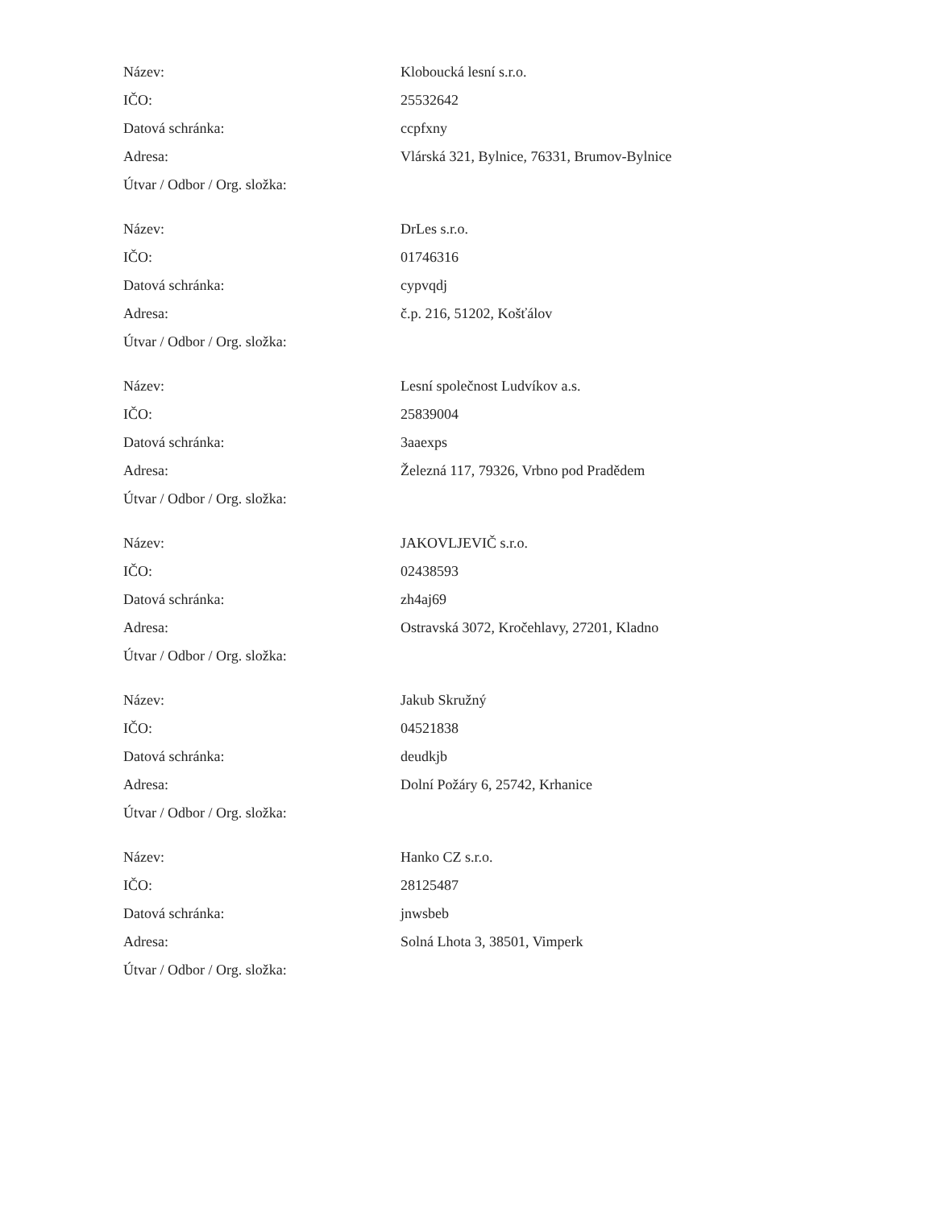| Název: | Kloboucká lesní s.r.o. |
| IČO: | 25532642 |
| Datová schránka: | ccpfxny |
| Adresa: | Vlárská 321, Bylnice, 76331, Brumov-Bylnice |
| Útvar / Odbor / Org. složka: | |
| Název: | DrLes s.r.o. |
| IČO: | 01746316 |
| Datová schránka: | cypvqdj |
| Adresa: | č.p. 216, 51202, Košťálov |
| Útvar / Odbor / Org. složka: | |
| Název: | Lesní společnost Ludvíkov a.s. |
| IČO: | 25839004 |
| Datová schránka: | 3aaexps |
| Adresa: | Železná 117, 79326, Vrbno pod Pradědem |
| Útvar / Odbor / Org. složka: | |
| Název: | JAKOVLJEVIČ s.r.o. |
| IČO: | 02438593 |
| Datová schránka: | zh4aj69 |
| Adresa: | Ostravská 3072, Kročehlavy, 27201, Kladno |
| Útvar / Odbor / Org. složka: | |
| Název: | Jakub Skružný |
| IČO: | 04521838 |
| Datová schránka: | deudkjb |
| Adresa: | Dolní Požáry 6, 25742, Krhanice |
| Útvar / Odbor / Org. složka: | |
| Název: | Hanko CZ s.r.o. |
| IČO: | 28125487 |
| Datová schránka: | jnwsbeb |
| Adresa: | Solná Lhota 3, 38501, Vimperk |
| Útvar / Odbor / Org. složka: | |